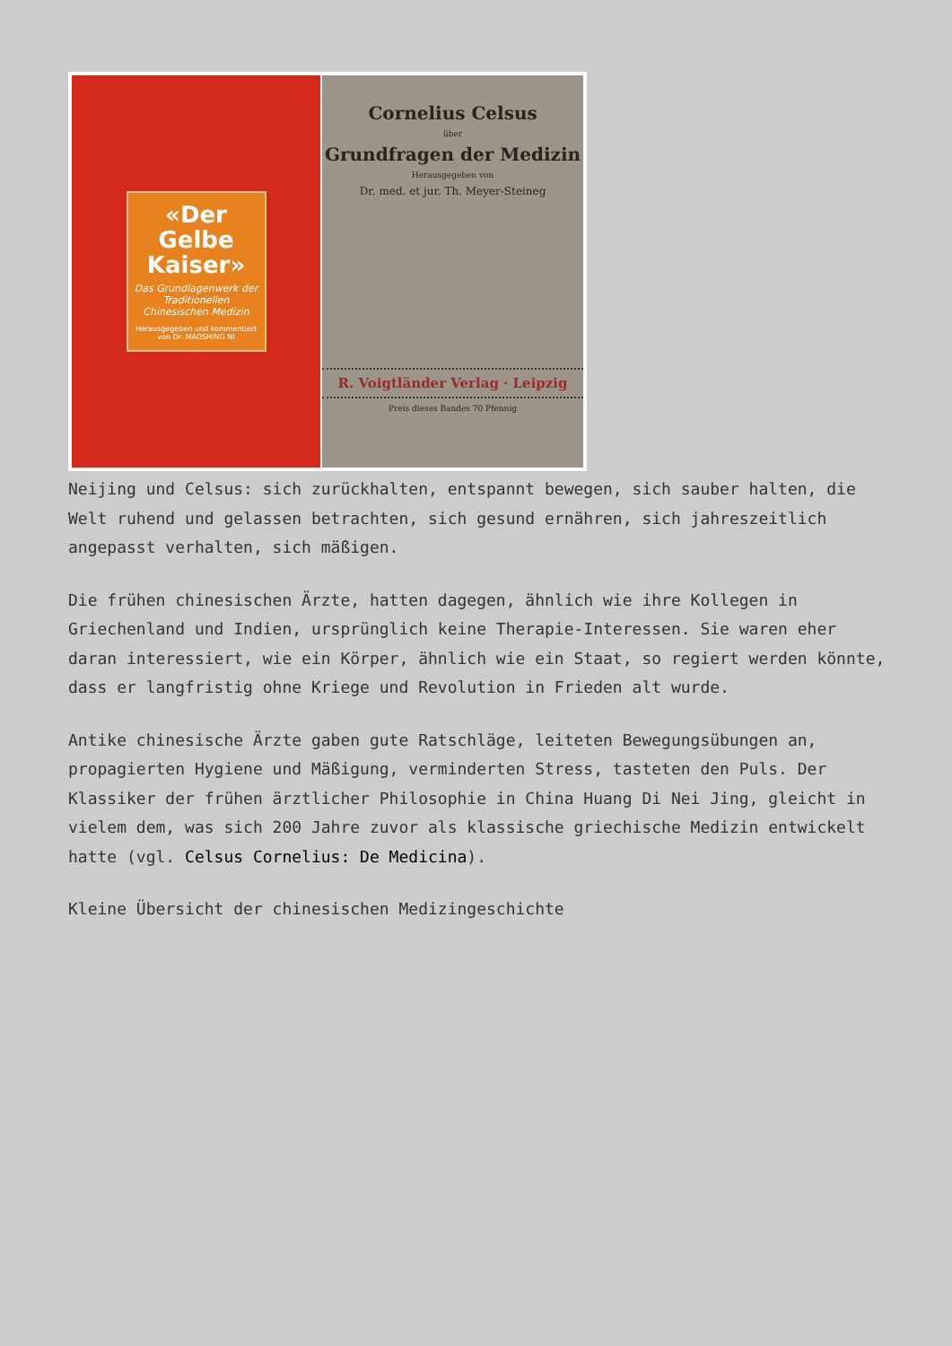«Der Gelbe Kaiser»
Das Grundlagenwerk der Traditionellen Chinesischen Medizin
Herausgegeben und kommentiert von Dr. MAOSHING NI
Cornelius Celsus
über
Grundfragen der Medizin
Herausgegeben von
Dr. med. et jur. Th. Meyer-Steineg
R. Voigtländer Verlag · Leipzig
Preis dieses Bandes 70 Pfennig
Neijing und Celsus: sich zurückhalten, entspannt bewegen, sich sauber halten, die Welt ruhend und gelassen betrachten, sich gesund ernähren, sich jahreszeitlich angepasst verhalten, sich mäßigen.
Die frühen chinesischen Ärzte, hatten dagegen, ähnlich wie ihre Kollegen in Griechenland und Indien, ursprünglich keine Therapie-Interessen. Sie waren eher daran interessiert, wie ein Körper, ähnlich wie ein Staat, so regiert werden könnte, dass er langfristig ohne Kriege und Revolution in Frieden alt wurde.
Antike chinesische Ärzte gaben gute Ratschläge, leiteten Bewegungsübungen an, propagierten Hygiene und Mäßigung, verminderten Stress, tasteten den Puls. Der Klassiker der frühen ärztlicher Philosophie in China Huang Di Nei Jing, gleicht in vielem dem, was sich 200 Jahre zuvor als klassische griechische Medizin entwickelt hatte (vgl. Celsus Cornelius: De Medicina).
Kleine Übersicht der chinesischen Medizingeschichte